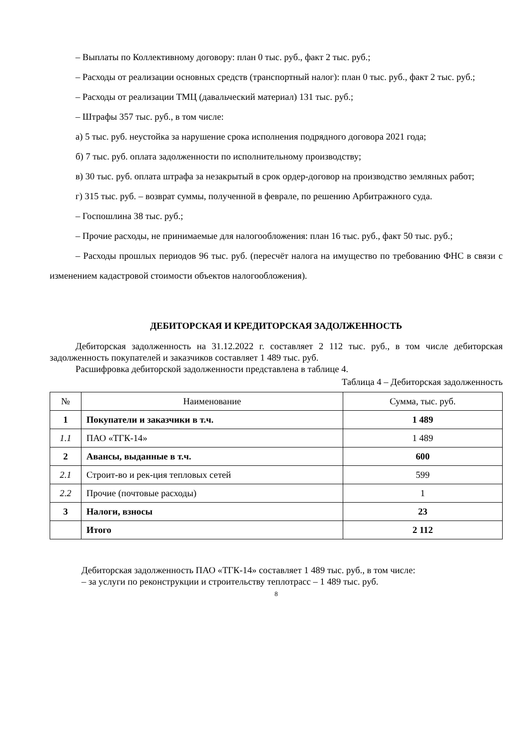– Выплаты по Коллективному договору: план 0 тыс. руб., факт 2 тыс. руб.;
– Расходы от реализации основных средств (транспортный налог): план 0 тыс. руб., факт 2 тыс. руб.;
– Расходы от реализации ТМЦ (давальческий материал) 131 тыс. руб.;
– Штрафы 357 тыс. руб., в том числе:
а) 5 тыс. руб. неустойка за нарушение срока исполнения подрядного договора 2021 года;
б) 7 тыс. руб. оплата задолженности по исполнительному производству;
в) 30 тыс. руб. оплата штрафа за незакрытый в срок ордер-договор на производство земляных работ;
г) 315 тыс. руб. – возврат суммы, полученной в феврале, по решению Арбитражного суда.
– Госпошлина 38 тыс. руб.;
– Прочие расходы, не принимаемые для налогообложения: план 16 тыс. руб., факт 50 тыс. руб.;
– Расходы прошлых периодов 96 тыс. руб. (пересчёт налога на имущество по требованию ФНС в связи с изменением кадастровой стоимости объектов налогообложения).
ДЕБИТОРСКАЯ И КРЕДИТОРСКАЯ ЗАДОЛЖЕННОСТЬ
Дебиторская задолженность на 31.12.2022 г. составляет 2 112 тыс. руб., в том числе дебиторская задолженность покупателей и заказчиков составляет 1 489 тыс. руб.
Расшифровка дебиторской задолженности представлена в таблице 4.
Таблица 4 – Дебиторская задолженность
| № | Наименование | Сумма, тыс. руб. |
| --- | --- | --- |
| 1 | Покупатели и заказчики в т.ч. | 1 489 |
| 1.1 | ПАО «ТГК-14» | 1 489 |
| 2 | Авансы, выданные в т.ч. | 600 |
| 2.1 | Строит-во и рек-ция тепловых сетей | 599 |
| 2.2 | Прочие (почтовые расходы) | 1 |
| 3 | Налоги, взносы | 23 |
| | Итого | 2 112 |
Дебиторская задолженность ПАО «ТГК-14» составляет 1 489 тыс. руб., в том числе:
– за услуги по реконструкции и строительству теплотрасс – 1 489 тыс. руб.
8